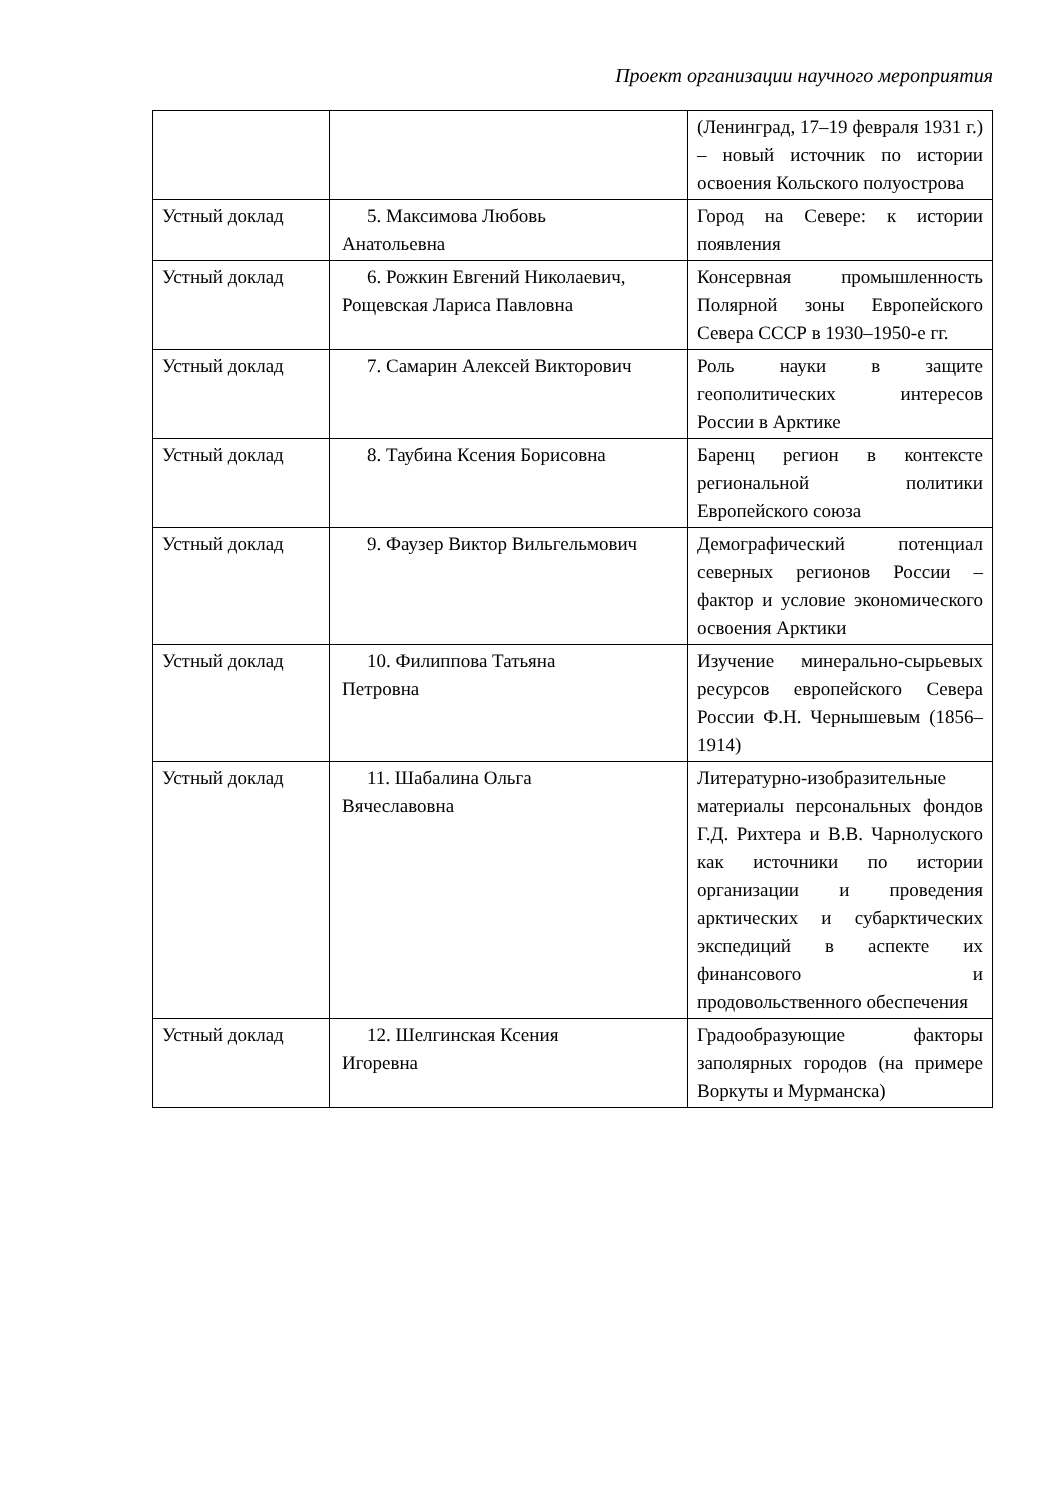Проект организации научного мероприятия
| | | (Ленинград, 17–19 февраля 1931 г.) – новый источник по истории освоения Кольского полуострова |
| Устный доклад | 5. Максимова Любовь Анатольевна | Город на Севере: к истории появления |
| Устный доклад | 6. Рожкин Евгений Николаевич, Рощевская Лариса Павловна | Консервная промышленность Полярной зоны Европейского Севера СССР в 1930–1950-е гг. |
| Устный доклад | 7. Самарин Алексей Викторович | Роль науки в защите геополитических интересов России в Арктике |
| Устный доклад | 8. Таубина Ксения Борисовна | Баренц регион в контексте региональной политики Европейского союза |
| Устный доклад | 9. Фаузер Виктор Вильгельмович | Демографический потенциал северных регионов России – фактор и условие экономического освоения Арктики |
| Устный доклад | 10. Филиппова Татьяна Петровна | Изучение минерально-сырьевых ресурсов европейского Севера России Ф.Н. Чернышевым (1856–1914) |
| Устный доклад | 11. Шабалина Ольга Вячеславовна | Литературно-изобразительные материалы персональных фондов Г.Д. Рихтера и В.В. Чарнолуского как источники по истории организации и проведения арктических и субарктических экспедиций в аспекте их финансового и продовольственного обеспечения |
| Устный доклад | 12. Шелгинская Ксения Игоревна | Градообразующие факторы заполярных городов (на примере Воркуты и Мурманска) |